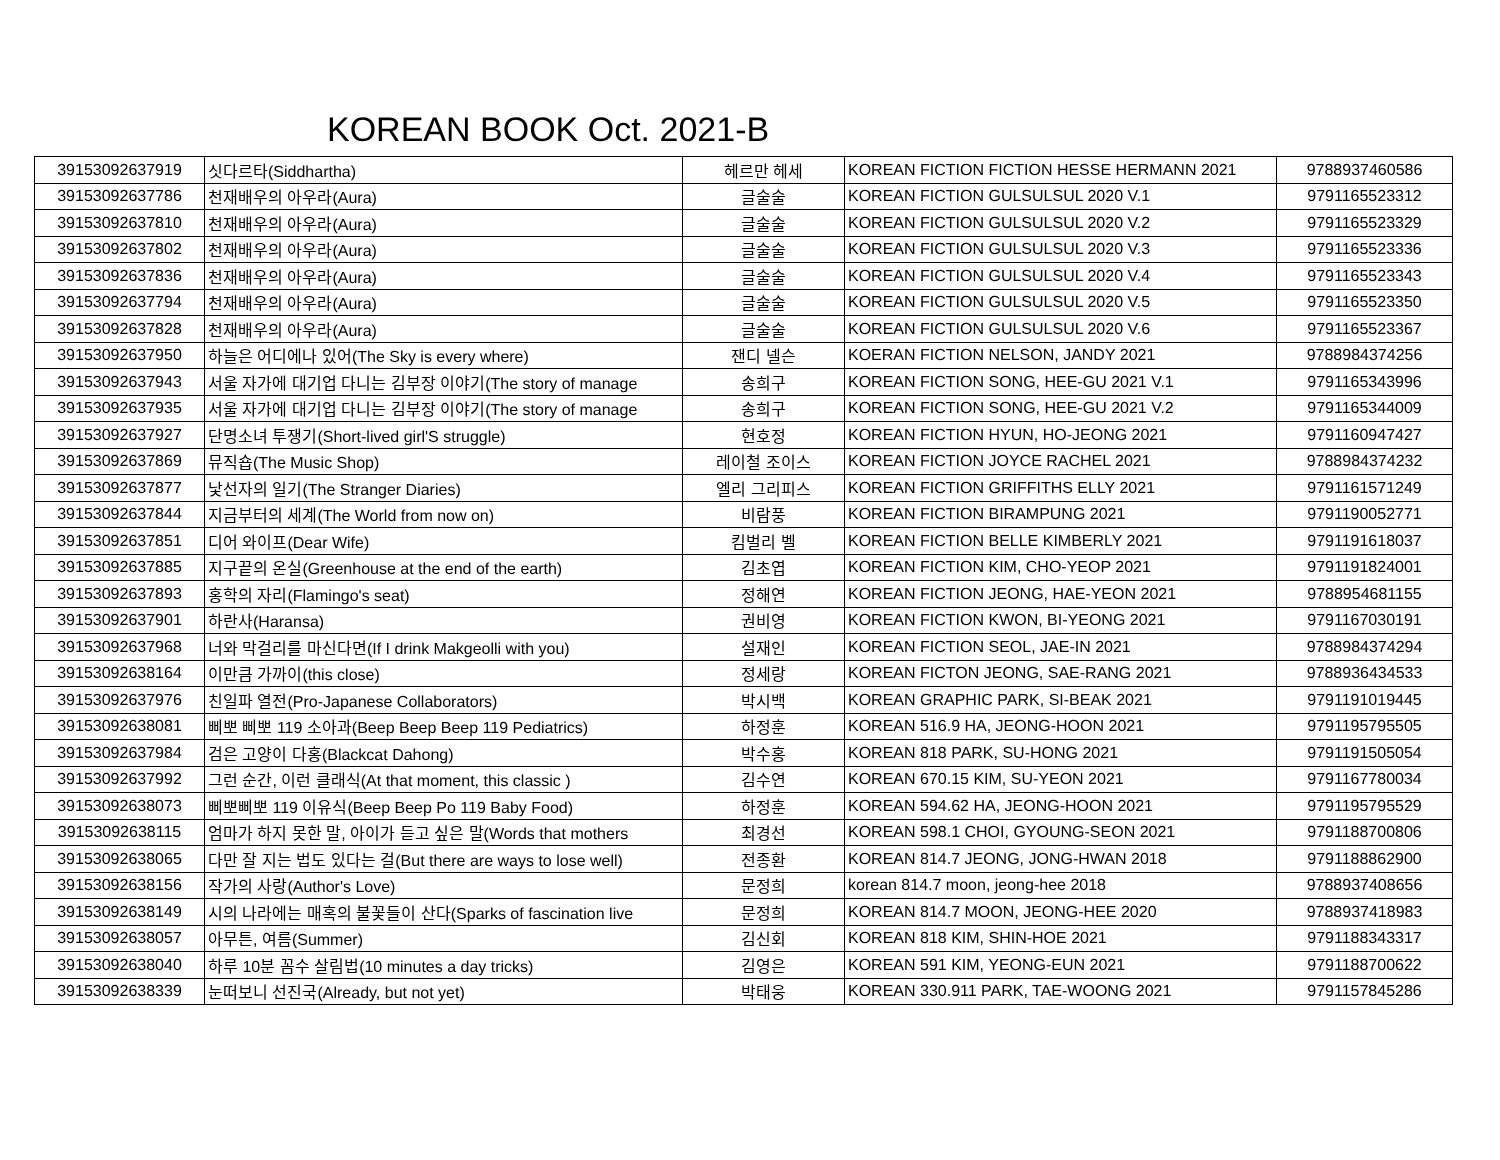KOREAN BOOK Oct. 2021-B
| 39153092637919 | 싯다르타(Siddhartha) | 헤르만 헤세 | KOREAN FICTION FICTION HESSE HERMANN 2021 | 9788937460586 |
| 39153092637786 | 천재배우의 아우라(Aura) | 글술술 | KOREAN FICTION GULSULSUL 2020 V.1 | 9791165523312 |
| 39153092637810 | 천재배우의 아우라(Aura) | 글술술 | KOREAN FICTION GULSULSUL 2020 V.2 | 9791165523329 |
| 39153092637802 | 천재배우의 아우라(Aura) | 글술술 | KOREAN FICTION GULSULSUL 2020 V.3 | 9791165523336 |
| 39153092637836 | 천재배우의 아우라(Aura) | 글술술 | KOREAN FICTION GULSULSUL 2020 V.4 | 9791165523343 |
| 39153092637794 | 천재배우의 아우라(Aura) | 글술술 | KOREAN FICTION GULSULSUL 2020 V.5 | 9791165523350 |
| 39153092637828 | 천재배우의 아우라(Aura) | 글술술 | KOREAN FICTION GULSULSUL 2020 V.6 | 9791165523367 |
| 39153092637950 | 하늘은 어디에나 있어(The Sky is every where) | 잰디 넬슨 | KOERAN FICTION NELSON, JANDY 2021 | 9788984374256 |
| 39153092637943 | 서울 자가에 대기업 다니는 김부장 이야기(The story of manage | 송희구 | KOREAN FICTION SONG, HEE-GU 2021 V.1 | 9791165343996 |
| 39153092637935 | 서울 자가에 대기업 다니는 김부장 이야기(The story of manage | 송희구 | KOREAN FICTION SONG, HEE-GU 2021 V.2 | 9791165344009 |
| 39153092637927 | 단명소녀 투쟁기(Short-lived girl'S struggle) | 현호정 | KOREAN FICTION HYUN, HO-JEONG 2021 | 9791160947427 |
| 39153092637869 | 뮤직숍(The Music Shop) | 레이철 조이스 | KOREAN FICTION JOYCE RACHEL 2021 | 9788984374232 |
| 39153092637877 | 낯선자의 일기(The Stranger Diaries) | 엘리 그리피스 | KOREAN FICTION GRIFFITHS ELLY 2021 | 9791161571249 |
| 39153092637844 | 지금부터의 세계(The World from now on) | 비람풍 | KOREAN FICTION BIRAMPUNG 2021 | 9791190052771 |
| 39153092637851 | 디어 와이프(Dear Wife) | 킴벌리 벨 | KOREAN FICTION BELLE KIMBERLY 2021 | 9791191618037 |
| 39153092637885 | 지구끝의 온실(Greenhouse at the end of the earth) | 김초엽 | KOREAN FICTION KIM, CHO-YEOP 2021 | 9791191824001 |
| 39153092637893 | 홍학의 자리(Flamingo's seat) | 정해연 | KOREAN FICTION JEONG, HAE-YEON 2021 | 9788954681155 |
| 39153092637901 | 하란사(Haransa) | 권비영 | KOREAN FICTION KWON, BI-YEONG 2021 | 9791167030191 |
| 39153092637968 | 너와 막걸리를 마신다면(If I drink Makgeolli with you) | 설재인 | KOREAN FICTION SEOL, JAE-IN 2021 | 9788984374294 |
| 39153092638164 | 이만큼 가까이(this close) | 정세랑 | KOREAN FICTON JEONG, SAE-RANG 2021 | 9788936434533 |
| 39153092637976 | 친일파 열전(Pro-Japanese Collaborators) | 박시백 | KOREAN GRAPHIC PARK, SI-BEAK 2021 | 9791191019445 |
| 39153092638081 | 삐뽀 삐뽀 119 소아과(Beep Beep Beep 119 Pediatrics) | 하정훈 | KOREAN 516.9 HA, JEONG-HOON 2021 | 9791195795505 |
| 39153092637984 | 검은 고양이 다홍(Blackcat Dahong) | 박수홍 | KOREAN 818 PARK, SU-HONG 2021 | 9791191505054 |
| 39153092637992 | 그런 순간, 이런 클래식(At that moment, this classic ) | 김수연 | KOREAN 670.15 KIM, SU-YEON 2021 | 9791167780034 |
| 39153092638073 | 삐뽀삐뽀 119 이유식(Beep Beep Po 119 Baby Food) | 하정훈 | KOREAN 594.62 HA, JEONG-HOON 2021 | 9791195795529 |
| 39153092638115 | 엄마가 하지 못한 말, 아이가 듣고 싶은 말(Words that mothers | 최경선 | KOREAN 598.1 CHOI, GYOUNG-SEON 2021 | 9791188700806 |
| 39153092638065 | 다만 잘 지는 법도 있다는 걸(But there are ways to lose well) | 전종환 | KOREAN 814.7 JEONG, JONG-HWAN 2018 | 9791188862900 |
| 39153092638156 | 작가의 사랑(Author's Love) | 문정희 | korean 814.7 moon, jeong-hee 2018 | 9788937408656 |
| 39153092638149 | 시의 나라에는 매혹의 불꽃들이 산다(Sparks of fascination live | 문정희 | KOREAN 814.7 MOON, JEONG-HEE 2020 | 9788937418983 |
| 39153092638057 | 아무튼, 여름(Summer) | 김신회 | KOREAN 818 KIM, SHIN-HOE 2021 | 9791188343317 |
| 39153092638040 | 하루 10분 꼼수 살림법(10 minutes a day tricks) | 김영은 | KOREAN 591 KIM, YEONG-EUN 2021 | 9791188700622 |
| 39153092638339 | 눈떠보니 선진국(Already, but not yet) | 박태웅 | KOREAN 330.911 PARK, TAE-WOONG 2021 | 9791157845286 |